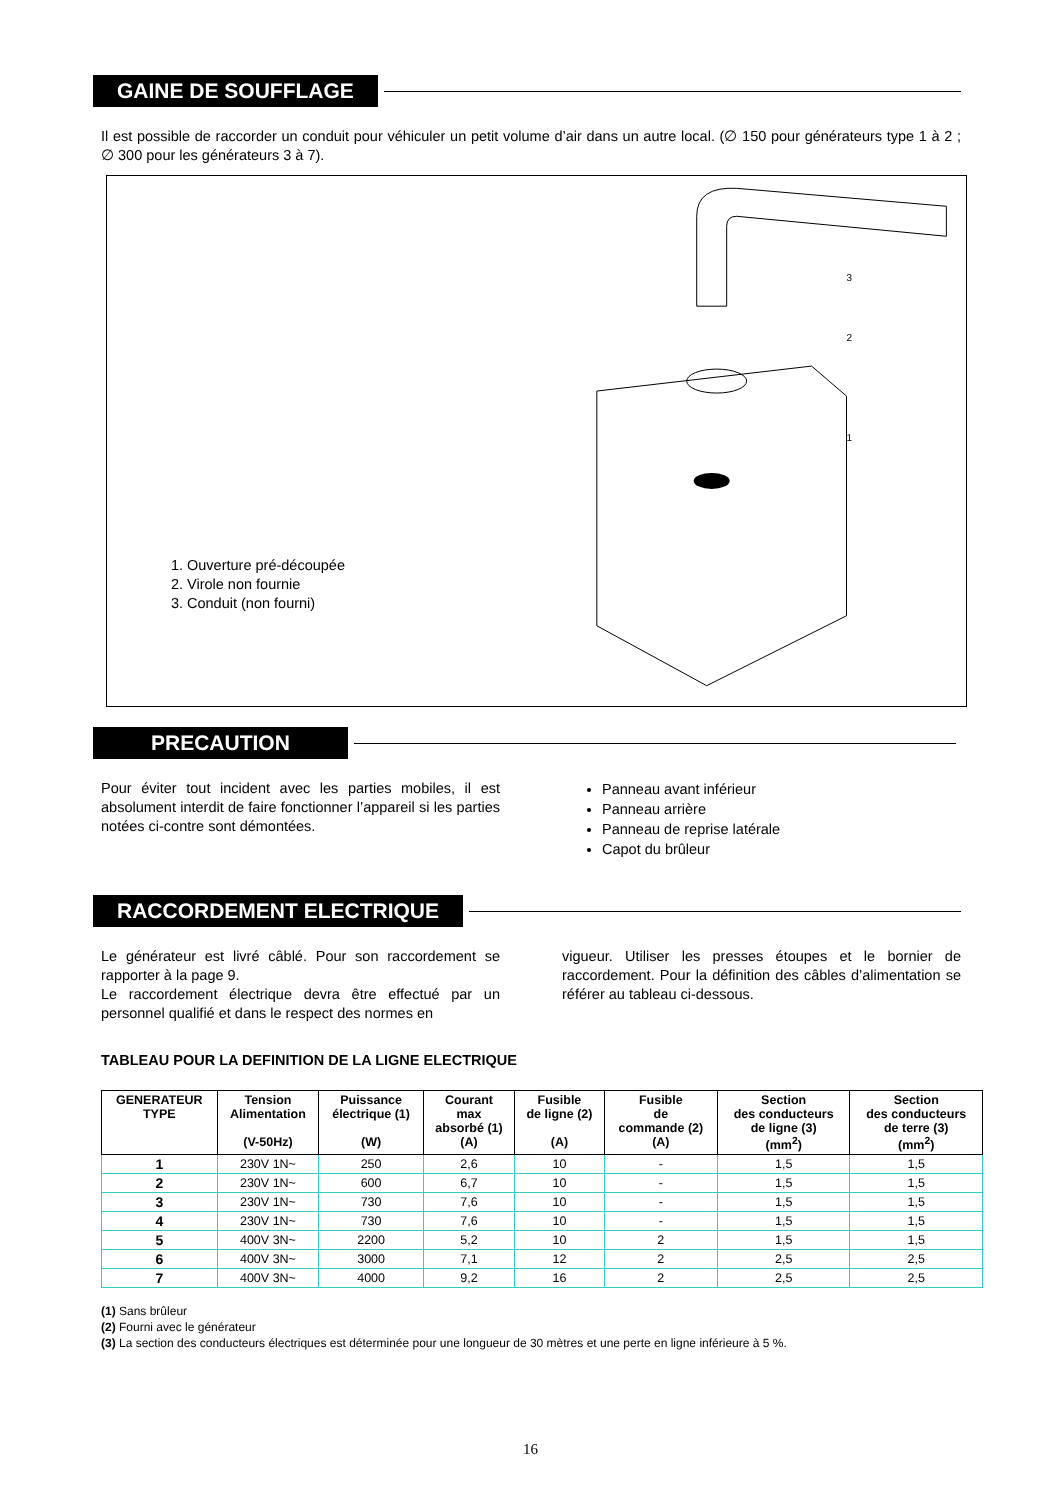GAINE DE SOUFFLAGE
Il est possible de raccorder un conduit pour véhiculer un petit volume d’air dans un autre local. (∅ 150 pour générateurs type 1 à 2 ; ∅ 300 pour les générateurs 3 à 7).
1. Ouverture pré-découpée
2. Virole non fournie
3. Conduit (non fourni)
3
2
1
PRECAUTION
Pour éviter tout incident avec les parties mobiles, il est absolument interdit de faire fonctionner l’appareil si les parties notées ci-contre sont démontées.
Panneau avant inférieur
Panneau arrière
Panneau de reprise latérale
Capot du brûleur
RACCORDEMENT ELECTRIQUE
Le générateur est livré câblé. Pour son raccordement se rapporter à la page 9.
Le raccordement électrique devra être effectué par un personnel qualifié et dans le respect des normes en
vigueur. Utiliser les presses étoupes et le bornier de raccordement. Pour la définition des câbles d’alimentation se référer au tableau ci-dessous.
TABLEAU POUR LA DEFINITION DE LA LIGNE ELECTRIQUE
| GENERATEUR TYPE | Tension Alimentation (V-50Hz) | Puissance électrique (1) (W) | Courant max absorbé (1) (A) | Fusible de ligne (2) (A) | Fusible de commande (2) (A) | Section des conducteurs de ligne (3) (mm<sup>2</sup>) | Section des conducteurs de terre (3) (mm<sup>2</sup>) |
| --- | --- | --- | --- | --- | --- | --- | --- |
| 1 | 230V 1N~ | 250 | 2,6 | 10 | - | 1,5 | 1,5 |
| 2 | 230V 1N~ | 600 | 6,7 | 10 | - | 1,5 | 1,5 |
| 3 | 230V 1N~ | 730 | 7,6 | 10 | - | 1,5 | 1,5 |
| 4 | 230V 1N~ | 730 | 7,6 | 10 | - | 1,5 | 1,5 |
| 5 | 400V 3N~ | 2200 | 5,2 | 10 | 2 | 1,5 | 1,5 |
| 6 | 400V 3N~ | 3000 | 7,1 | 12 | 2 | 2,5 | 2,5 |
| 7 | 400V 3N~ | 4000 | 9,2 | 16 | 2 | 2,5 | 2,5 |
(1) Sans brûleur
(2) Fourni avec le générateur
(3) La section des conducteurs électriques est déterminée pour une longueur de 30 mètres et une perte en ligne inférieure à 5 %.
16